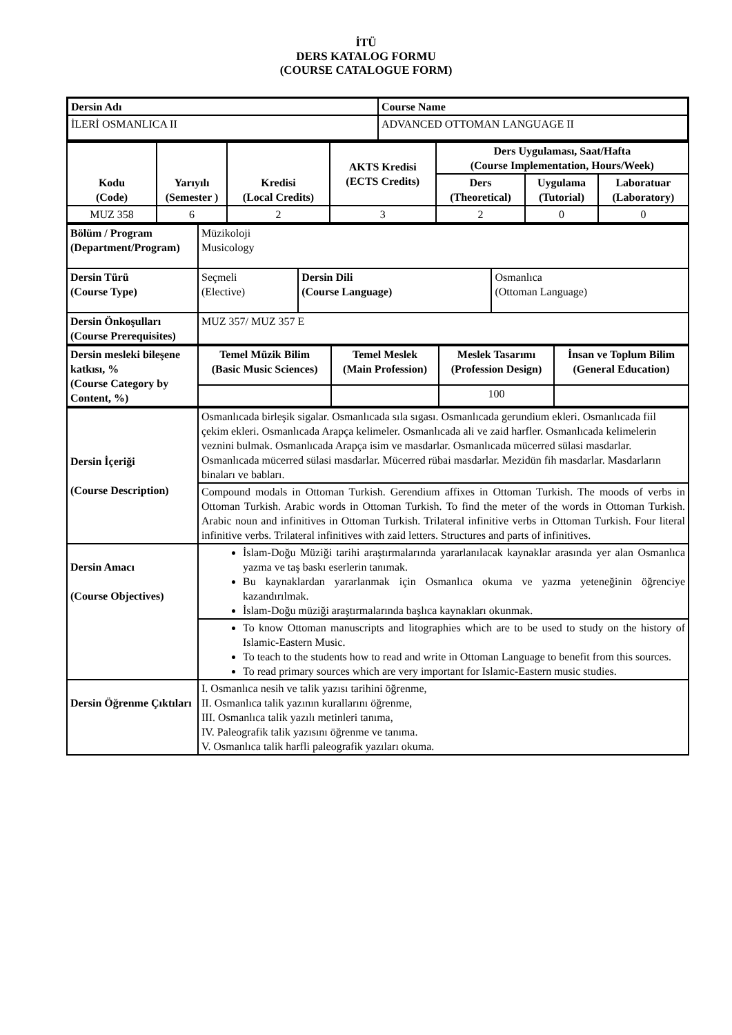İTÜ
DERS KATALOG FORMU
(COURSE CATALOGUE FORM)
| Dersin Adı | Course Name |
| İLERİ OSMANLICA II | ADVANCED OTTOMAN LANGUAGE II |
| Kodu (Code) | Yarıyılı (Semester ) | Kredisi (Local Credits) | AKTS Kredisi (ECTS Credits) | Ders Uygulaması, Saat/Hafta (Course Implementation, Hours/Week) | | |
| | | | | Ders (Theoretical) | Uygulama (Tutorial) | Laboratuar (Laboratory) |
| MUZ 358 | 6 | 2 | 3 | 2 | 0 | 0 |
| Bölüm / Program (Department/Program) | Müzikoloji Musicology | | |
| Dersin Türü (Course Type) | Seçmeli (Elective) | Dersin Dili (Course Language) | Osmanlıca (Ottoman Language) |
| Dersin Önkoşulları (Course Prerequisites) | MUZ 357/ MUZ 357 E | | |
| Dersin mesleki bileşene katkısı, % (Course Category by Content, %) | Temel Müzik Bilim (Basic Music Sciences) | Temel Meslek (Main Profession) | Meslek Tasarımı (Profession Design) | İnsan ve Toplum Bilim (General Education) |
| | | | 100 | |
| Dersin İçeriği (Course Description) | Osmanlıcada birleşik sigalar. Osmanlıcada sıla sıgası. Osmanlıcada gerundium ekleri. Osmanlıcada fiil çekim ekleri. Osmanlıcada Arapça kelimeler. Osmanlıcada ali ve zaid harfler. Osmanlıcada kelimelerin veznini bulmak. Osmanlıcada Arapça isim ve masdarlar. Osmanlıcada mücerred sülasi masdarlar. Osmanlıcada mücerred sülasi masdarlar. Mücerred rübai masdarlar. Mezidün fih masdarlar. Masdarların binaları ve babları. |
| | Compound modals in Ottoman Turkish. Gerendium affixes in Ottoman Turkish. The moods of verbs in Ottoman Turkish. Arabic words in Ottoman Turkish. To find the meter of the words in Ottoman Turkish. Arabic noun and infinitives in Ottoman Turkish. Trilateral infinitive verbs in Ottoman Turkish. Four literal infinitive verbs. Trilateral infinitives with zaid letters. Structures and parts of infinitives. |
| Dersin Amacı (Course Objectives) | İslam-Doğu Müziği tarihi araştırmalarında yararlanılacak kaynaklar arasında yer alan Osmanlıca yazma ve taş baskı eserlerin tanımak. Bu kaynaklardan yararlanmak için Osmanlıca okuma ve yazma yeteneğinin öğrenciye kazandırılmak. İslam-Doğu müziği araştırmalarında başlıca kaynakları okunmak. |
| | To know Ottoman manuscripts and litographies which are to be used to study on the history of Islamic-Eastern Music. To teach to the students how to read and write in Ottoman Language to benefit from this sources. To read primary sources which are very important for Islamic-Eastern music studies. |
| Dersin Öğrenme Çıktıları | I. Osmanlıca nesih ve talik yazısı tarihini öğrenme, II. Osmanlıca talik yazının kurallarını öğrenme, III. Osmanlıca talik yazılı metinleri tanıma, IV. Paleografik talik yazısını öğrenme ve tanıma. V. Osmanlıca talik harfli paleografik yazıları okuma. |